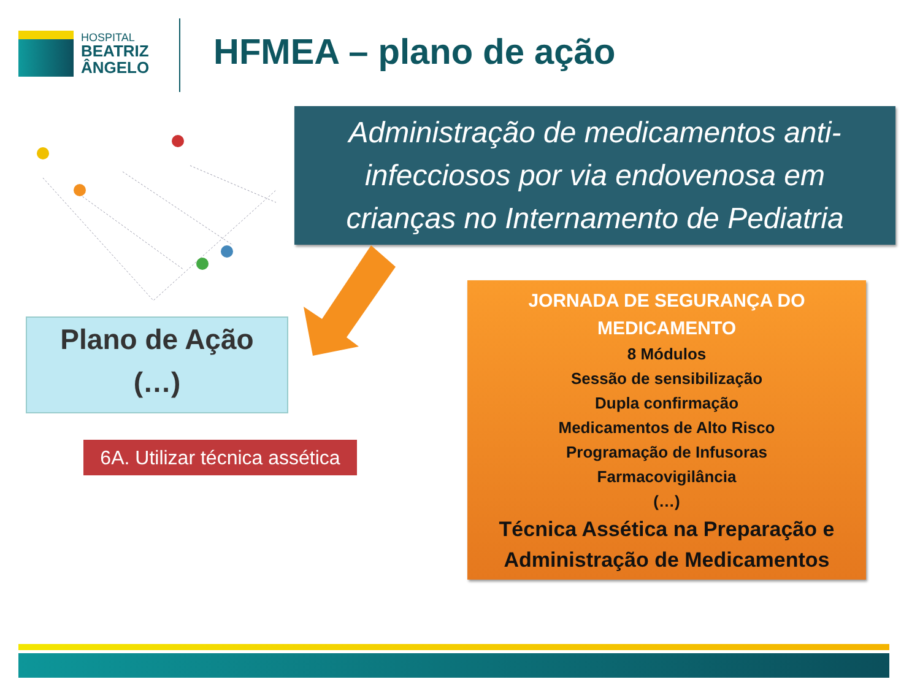HOSPITAL
BEATRIZ
ÂNGELO
HFMEA – plano de ação
Administração de medicamentos anti-
infecciosos por via endovenosa em
crianças no Internamento de Pediatria
Plano de Ação
(…)
6A. Utilizar técnica assética
JORNADA DE SEGURANÇA DO
MEDICAMENTO
8 Módulos
Sessão de sensibilização
Dupla confirmação
Medicamentos de Alto Risco
Programação de Infusoras
Farmacovigilância
(…)
Técnica Assética na Preparação e
Administração de Medicamentos